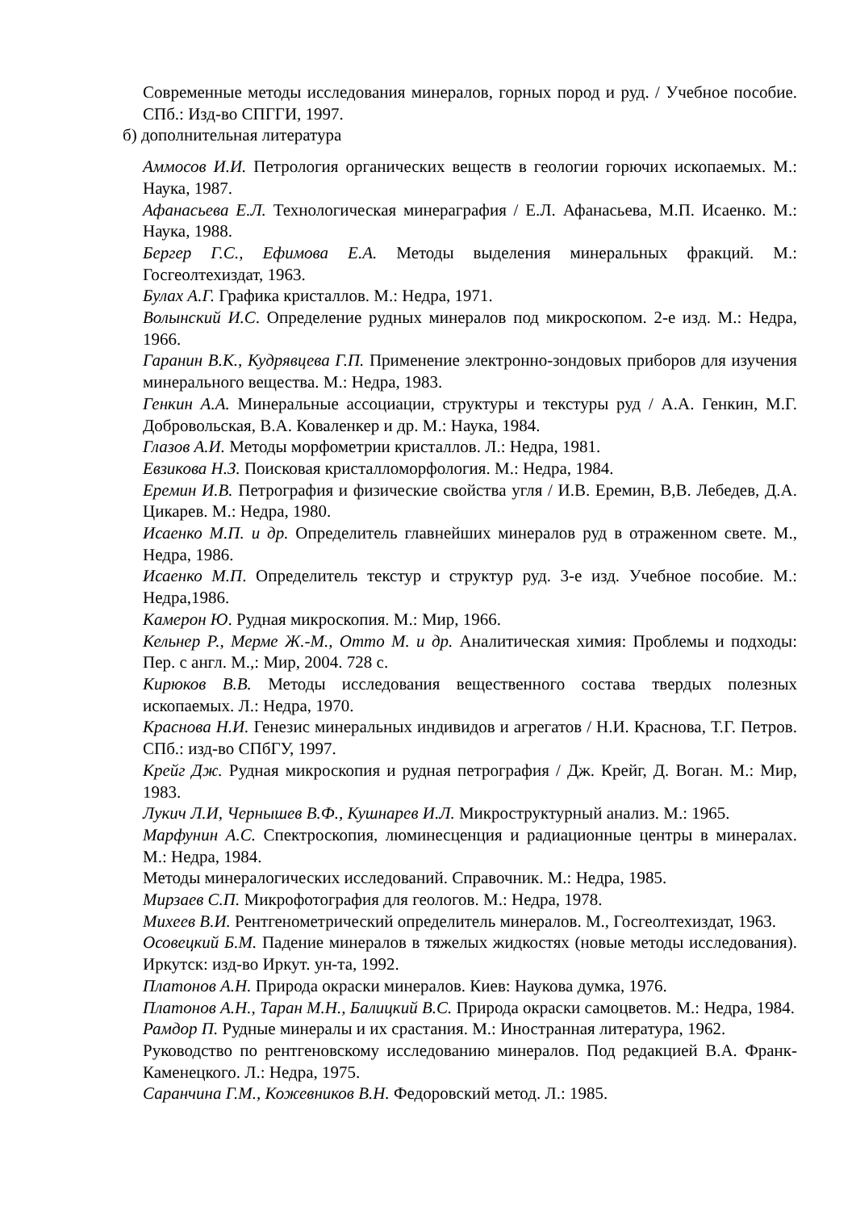Современные методы исследования минералов, горных пород и руд. / Учебное пособие. СПб.: Изд-во СПГГИ, 1997.
б) дополнительная литература
Аммосов И.И. Петрология органических веществ в геологии горючих ископаемых. М.: Наука, 1987.
Афанасьева Е.Л. Технологическая минераграфия / Е.Л. Афанасьева, М.П. Исаенко. М.: Наука, 1988.
Бергер Г.С., Ефимова Е.А. Методы выделения минеральных фракций. М.: Госгеолтехиздат, 1963.
Булах А.Г. Графика кристаллов. М.: Недра, 1971.
Волынский И.С. Определение рудных минералов под микроскопом. 2-е изд. М.: Недра, 1966.
Гаранин В.К., Кудрявцева Г.П. Применение электронно-зондовых приборов для изучения минерального вещества. М.: Недра, 1983.
Генкин А.А. Минеральные ассоциации, структуры и текстуры руд / А.А. Генкин, М.Г. Добровольская, В.А. Коваленкер и др. М.: Наука, 1984.
Глазов А.И. Методы морфометрии кристаллов. Л.: Недра, 1981.
Евзикова Н.З. Поисковая кристалломорфология. М.: Недра, 1984.
Еремин И.В. Петрография и физические свойства угля / И.В. Еремин, В,В. Лебедев, Д.А. Цикарев. М.: Недра, 1980.
Исаенко М.П. и др. Определитель главнейших минералов руд в отраженном свете. М., Недра, 1986.
Исаенко М.П. Определитель текстур и структур руд. 3-е изд. Учебное пособие. М.: Недра,1986.
Камерон Ю. Рудная микроскопия. М.: Мир, 1966.
Кельнер Р., Мерме Ж.-М., Отто М. и др. Аналитическая химия: Проблемы и подходы: Пер. с англ. М.,: Мир, 2004. 728 с.
Кирюков В.В. Методы исследования вещественного состава твердых полезных ископаемых. Л.: Недра, 1970.
Краснова Н.И. Генезис минеральных индивидов и агрегатов / Н.И. Краснова, Т.Г. Петров. СПб.: изд-во СПбГУ, 1997.
Крейг Дж. Рудная микроскопия и рудная петрография / Дж. Крейг, Д. Воган. М.: Мир, 1983.
Лукич Л.И, Чернышев В.Ф., Кушнарев И.Л. Микроструктурный анализ. М.: 1965.
Марфунин А.С. Спектроскопия, люминесценция и радиационные центры в минералах. М.: Недра, 1984.
Методы минералогических исследований. Справочник. М.: Недра, 1985.
Мирзаев С.П. Микрофотография для геологов. М.: Недра, 1978.
Михеев В.И. Рентгенометрический определитель минералов. М., Госгеолтехиздат, 1963.
Осовецкий Б.М. Падение минералов в тяжелых жидкостях (новые методы исследования). Иркутск: изд-во Иркут. ун-та, 1992.
Платонов А.Н. Природа окраски минералов. Киев: Наукова думка, 1976.
Платонов А.Н., Таран М.Н., Балицкий В.С. Природа окраски самоцветов. М.: Недра, 1984.
Рамдор П. Рудные минералы и их срастания. М.: Иностранная литература, 1962.
Руководство по рентгеновскому исследованию минералов. Под редакцией В.А. Франк-Каменецкого. Л.: Недра, 1975.
Саранчина Г.М., Кожевников В.Н. Федоровский метод. Л.: 1985.